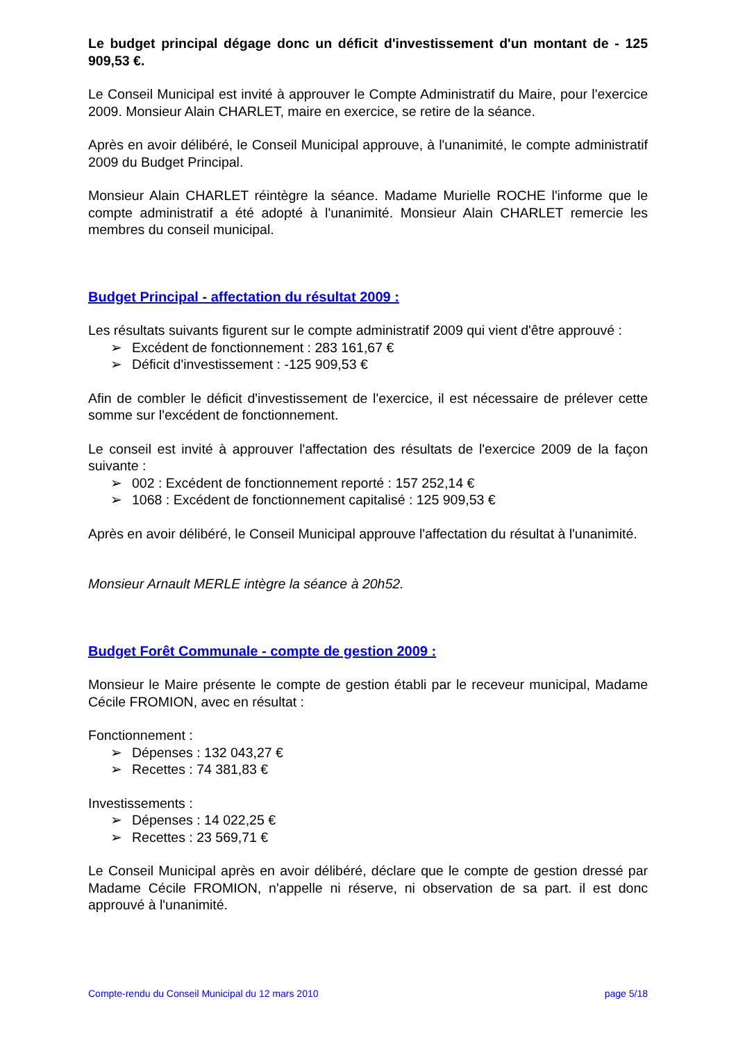Le budget principal dégage donc un déficit d'investissement d'un montant de - 125 909,53 €.
Le Conseil Municipal est invité à approuver le Compte Administratif du Maire, pour l'exercice 2009. Monsieur Alain CHARLET, maire en exercice, se retire de la séance.
Après en avoir délibéré, le Conseil Municipal approuve, à l'unanimité, le compte administratif 2009 du Budget Principal.
Monsieur Alain CHARLET réintègre la séance. Madame Murielle ROCHE l'informe que le compte administratif a été adopté à l'unanimité. Monsieur Alain CHARLET remercie les membres du conseil municipal.
Budget Principal - affectation du résultat 2009 :
Les résultats suivants figurent sur le compte administratif 2009 qui vient d'être approuvé :
➢ Excédent de fonctionnement : 283 161,67 €
➢ Déficit d'investissement : -125 909,53 €
Afin de combler le déficit d'investissement de l'exercice, il est nécessaire de prélever cette somme sur l'excédent de fonctionnement.
Le conseil est invité à approuver l'affectation des résultats de l'exercice 2009 de la façon suivante :
➢ 002 : Excédent de fonctionnement reporté : 157 252,14 €
➢ 1068 : Excédent de fonctionnement capitalisé : 125 909,53 €
Après en avoir délibéré, le Conseil Municipal approuve l'affectation du résultat à l'unanimité.
Monsieur Arnault MERLE intègre la séance à 20h52.
Budget Forêt Communale - compte de gestion 2009 :
Monsieur le Maire présente le compte de gestion établi par le receveur municipal, Madame Cécile FROMION, avec en résultat :
Fonctionnement :
➢ Dépenses : 132 043,27 €
➢ Recettes : 74 381,83 €
Investissements :
➢ Dépenses : 14 022,25 €
➢ Recettes : 23 569,71 €
Le Conseil Municipal après en avoir délibéré, déclare que le compte de gestion dressé par Madame Cécile FROMION, n'appelle ni réserve, ni observation de sa part. il est donc approuvé à l'unanimité.
Compte-rendu du Conseil Municipal du 12 mars 2010 page 5/18